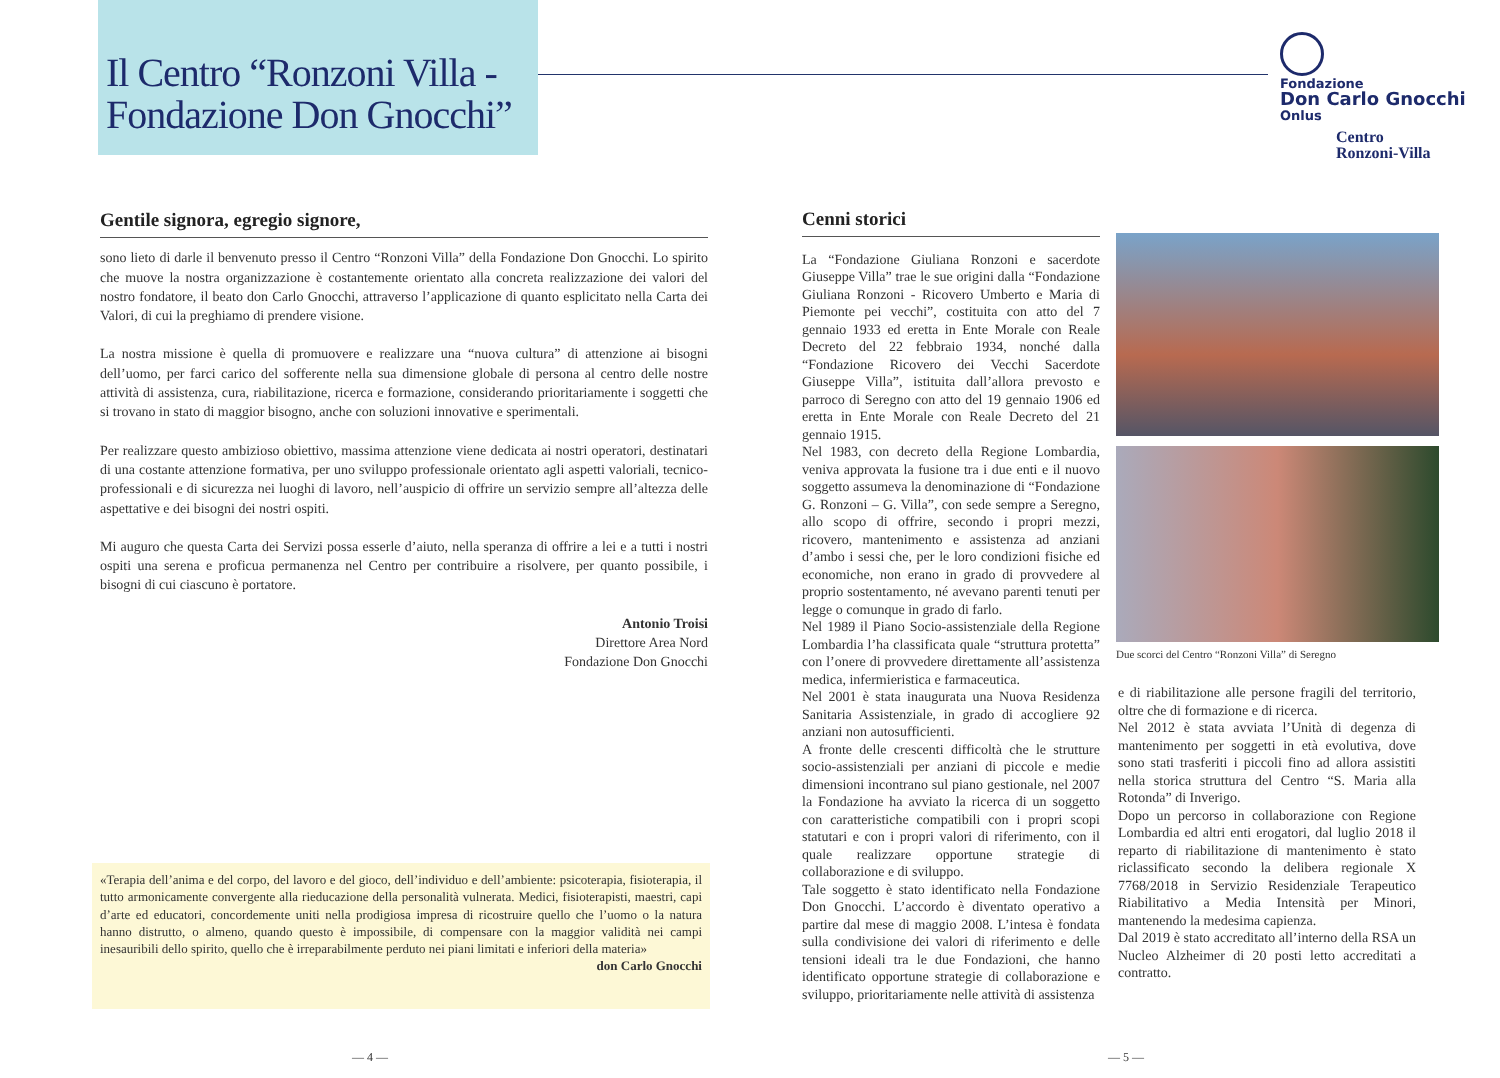Il Centro “Ronzoni Villa -
Fondazione Don Gnocchi”
Fondazione
Don Carlo Gnocchi
Onlus
Centro
Ronzoni-Villa
Gentile signora, egregio signore,
sono lieto di darle il benvenuto presso il Centro “Ronzoni Villa” della Fondazione Don Gnocchi. Lo spirito che muove la nostra organizzazione è costantemente orientato alla concreta realizzazione dei valori del nostro fondatore, il beato don Carlo Gnocchi, attraverso l’applicazione di quanto esplicitato nella Carta dei Valori, di cui la preghiamo di prendere visione.
La nostra missione è quella di promuovere e realizzare una “nuova cultura” di attenzione ai bisogni dell’uomo, per farci carico del sofferente nella sua dimensione globale di persona al centro delle nostre attività di assistenza, cura, riabilitazione, ricerca e formazione, considerando prioritariamente i soggetti che si trovano in stato di maggior bisogno, anche con soluzioni innovative e sperimentali.
Per realizzare questo ambizioso obiettivo, massima attenzione viene dedicata ai nostri operatori, destinatari di una costante attenzione formativa, per uno sviluppo professionale orientato agli aspetti valoriali, tecnico-professionali e di sicurezza nei luoghi di lavoro, nell’auspicio di offrire un servizio sempre all’altezza delle aspettative e dei bisogni dei nostri ospiti.
Mi auguro che questa Carta dei Servizi possa esserle d’aiuto, nella speranza di offrire a lei e a tutti i nostri ospiti una serena e proficua permanenza nel Centro per contribuire a risolvere, per quanto possibile, i bisogni di cui ciascuno è portatore.
Antonio Troisi
Direttore Area Nord
Fondazione Don Gnocchi
«Terapia dell’anima e del corpo, del lavoro e del gioco, dell’individuo e dell’ambiente: psicoterapia, fisioterapia, il tutto armonicamente convergente alla rieducazione della personalità vulnerata. Medici, fisioterapisti, maestri, capi d’arte ed educatori, concordemente uniti nella prodigiosa impresa di ricostruire quello che l’uomo o la natura hanno distrutto, o almeno, quando questo è impossibile, di compensare con la maggior validità nei campi inesauribili dello spirito, quello che è irreparabilmente perduto nei piani limitati e inferiori della materia»
don Carlo Gnocchi
Cenni storici
La “Fondazione Giuliana Ronzoni e sacerdote Giuseppe Villa” trae le sue origini dalla “Fondazione Giuliana Ronzoni - Ricovero Umberto e Maria di Piemonte pei vecchi”, costituita con atto del 7 gennaio 1933 ed eretta in Ente Morale con Reale Decreto del 22 febbraio 1934, nonché dalla “Fondazione Ricovero dei Vecchi Sacerdote Giuseppe Villa”, istituita dall’allora prevosto e parroco di Seregno con atto del 19 gennaio 1906 ed eretta in Ente Morale con Reale Decreto del 21 gennaio 1915.
Nel 1983, con decreto della Regione Lombardia, veniva approvata la fusione tra i due enti e il nuovo soggetto assumeva la denominazione di “Fondazione G. Ronzoni – G. Villa”, con sede sempre a Seregno, allo scopo di offrire, secondo i propri mezzi, ricovero, mantenimento e assistenza ad anziani d’ambo i sessi che, per le loro condizioni fisiche ed economiche, non erano in grado di provvedere al proprio sostentamento, né avevano parenti tenuti per legge o comunque in grado di farlo.
Nel 1989 il Piano Socio-assistenziale della Regione Lombardia l’ha classificata quale “struttura protetta” con l’onere di provvedere direttamente all’assistenza medica, infermieristica e farmaceutica.
Nel 2001 è stata inaugurata una Nuova Residenza Sanitaria Assistenziale, in grado di accogliere 92 anziani non autosufficienti.
A fronte delle crescenti difficoltà che le strutture socio-assistenziali per anziani di piccole e medie dimensioni incontrano sul piano gestionale, nel 2007 la Fondazione ha avviato la ricerca di un soggetto con caratteristiche compatibili con i propri scopi statutari e con i propri valori di riferimento, con il quale realizzare opportune strategie di collaborazione e di sviluppo.
Tale soggetto è stato identificato nella Fondazione Don Gnocchi. L’accordo è diventato operativo a partire dal mese di maggio 2008. L’intesa è fondata sulla condivisione dei valori di riferimento e delle tensioni ideali tra le due Fondazioni, che hanno identificato opportune strategie di collaborazione e sviluppo, prioritariamente nelle attività di assistenza
Due scorci del Centro “Ronzoni Villa” di Seregno
e di riabilitazione alle persone fragili del territorio, oltre che di formazione e di ricerca.
Nel 2012 è stata avviata l’Unità di degenza di mantenimento per soggetti in età evolutiva, dove sono stati trasferiti i piccoli fino ad allora assistiti nella storica struttura del Centro “S. Maria alla Rotonda” di Inverigo.
Dopo un percorso in collaborazione con Regione Lombardia ed altri enti erogatori, dal luglio 2018 il reparto di riabilitazione di mantenimento è stato riclassificato secondo la delibera regionale X 7768/2018 in Servizio Residenziale Terapeutico Riabilitativo a Media Intensità per Minori, mantenendo la medesima capienza.
Dal 2019 è stato accreditato all’interno della RSA un Nucleo Alzheimer di 20 posti letto accreditati a contratto.
— 4 — — 5 —